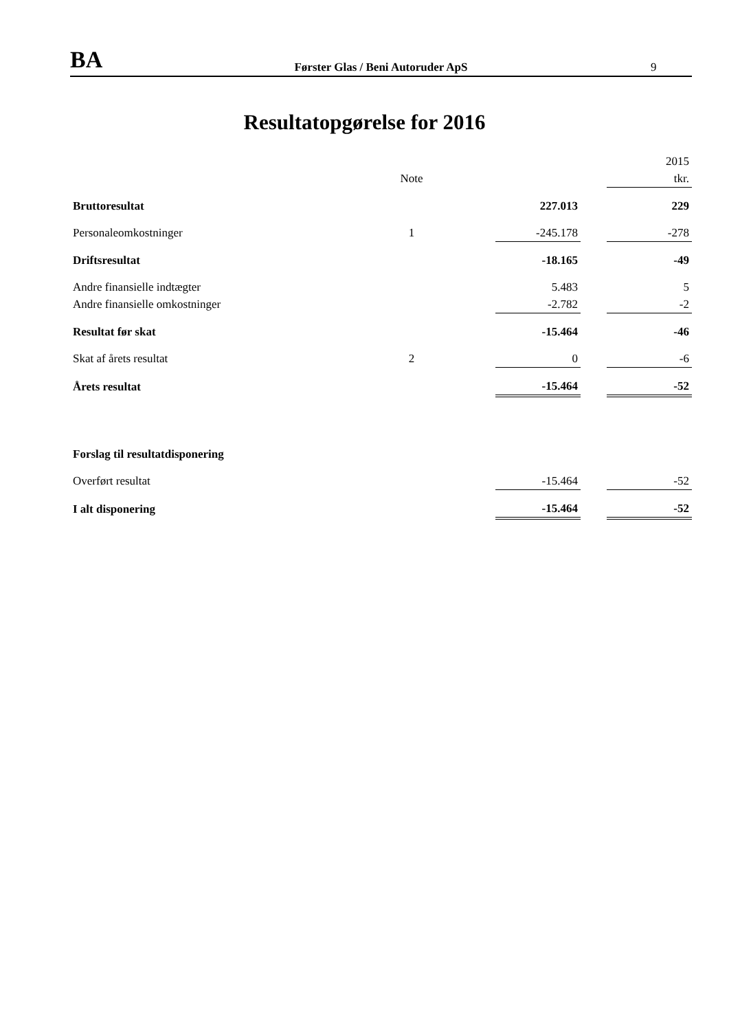BA
Førster Glas / Beni Autoruder ApS
9
Resultatopgørelse for 2016
| | | | | | 2015 |
| --- | --- | --- | --- | --- | --- |
| | Note | | | | tkr. |
| Bruttoresultat | | | 227.013 | | 229 |
| Personaleomkostninger | 1 | | -245.178 | | -278 |
| Driftsresultat | | | -18.165 | | -49 |
| Andre finansielle indtægter | | | 5.483 | | 5 |
| Andre finansielle omkostninger | | | -2.782 | | -2 |
| Resultat før skat | | | -15.464 | | -46 |
| Skat af årets resultat | 2 | | 0 | | -6 |
| Årets resultat | | | -15.464 | | -52 |
| Forslag til resultatdisponering | | | | | |
| Overført resultat | | | -15.464 | | -52 |
| I alt disponering | | | -15.464 | | -52 |